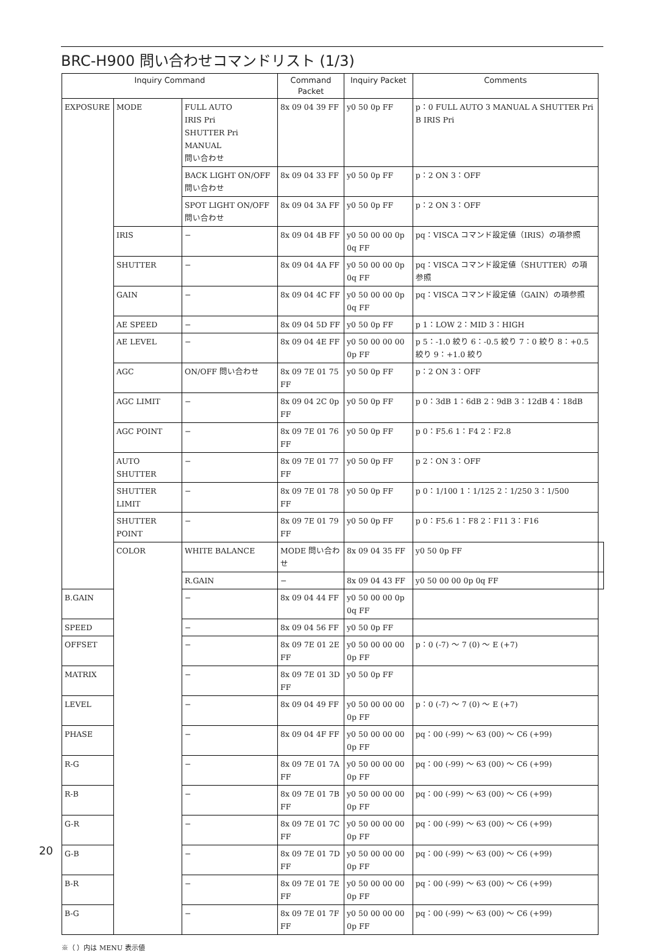BRC-H900 問い合わせコマンドリスト (1/3)
| Inquiry Command | | | Command Packet | Inquiry Packet | Comments | |
| --- | --- | --- | --- | --- | --- | --- |
| EXPOSURE | MODE | FULL AUTO IRIS Pri SHUTTER Pri MANUAL 問い合わせ | 8x 09 04 39 FF | y0 50 0p FF | p：0 FULL AUTO 3 MANUAL A SHUTTER Pri B IRIS Pri | |
| | | BACK LIGHT ON/OFF 問い合わせ | 8x 09 04 33 FF | y0 50 0p FF | p：2 ON 3：OFF | |
| | | SPOT LIGHT ON/OFF 問い合わせ | 8x 09 04 3A FF | y0 50 0p FF | p：2 ON 3：OFF | |
| | IRIS | − | 8x 09 04 4B FF | y0 50 00 00 0p 0q FF | pq：VISCA コマンド設定値（IRIS）の項参照 | |
| | SHUTTER | − | 8x 09 04 4A FF | y0 50 00 00 0p 0q FF | pq：VISCA コマンド設定値（SHUTTER）の項参照 | |
| | GAIN | − | 8x 09 04 4C FF | y0 50 00 00 0p 0q FF | pq：VISCA コマンド設定値（GAIN）の項参照 | |
| | AE SPEED | − | 8x 09 04 5D FF | y0 50 0p FF | p 1：LOW 2：MID 3：HIGH | |
| | AE LEVEL | − | 8x 09 04 4E FF | y0 50 00 00 00 0p FF | p 5：-1.0 絞り 6：-0.5 絞り 7：0 絞り 8：+0.5 絞り 9：+1.0 絞り | |
| | AGC | ON/OFF 問い合わせ | 8x 09 7E 01 75 FF | y0 50 0p FF | p：2 ON 3：OFF | |
| | AGC LIMIT | − | 8x 09 04 2C 0p FF | y0 50 0p FF | p 0：3dB 1：6dB 2：9dB 3：12dB 4：18dB | |
| | AGC POINT | − | 8x 09 7E 01 76 FF | y0 50 0p FF | p 0：F5.6 1：F4 2：F2.8 | |
| | AUTO SHUTTER | − | 8x 09 7E 01 77 FF | y0 50 0p FF | p 2：ON 3：OFF | |
| | SHUTTER LIMIT | − | 8x 09 7E 01 78 FF | y0 50 0p FF | p 0：1/100 1：1/125 2：1/250 3：1/500 | |
| | SHUTTER POINT | − | 8x 09 7E 01 79 FF | y0 50 0p FF | p 0：F5.6 1：F8 2：F11 3：F16 | |
| | COLOR | WHITE BALANCE | MODE 問い合わせ | 8x 09 04 35 FF | y0 50 0p FF | |
| | | R.GAIN | − | 8x 09 04 43 FF | y0 50 00 00 0p 0q FF | |
| B.GAIN | | − | 8x 09 04 44 FF | y0 50 00 00 0p 0q FF | | |
| SPEED | | − | 8x 09 04 56 FF | y0 50 0p FF | | |
| OFFSET | | − | 8x 09 7E 01 2E FF | y0 50 00 00 00 0p FF | p：0 (-7) ～ 7 (0) ～ E (+7) | |
| MATRIX | | − | 8x 09 7E 01 3D FF | y0 50 0p FF | | |
| LEVEL | | − | 8x 09 04 49 FF | y0 50 00 00 00 0p FF | p：0 (-7) ～ 7 (0) ～ E (+7) | |
| PHASE | | − | 8x 09 04 4F FF | y0 50 00 00 00 0p FF | pq：00 (-99) ～ 63 (00) ～ C6 (+99) | |
| R-G | | − | 8x 09 7E 01 7A FF | y0 50 00 00 00 0p FF | pq：00 (-99) ～ 63 (00) ～ C6 (+99) | |
| R-B | | − | 8x 09 7E 01 7B FF | y0 50 00 00 00 0p FF | pq：00 (-99) ～ 63 (00) ～ C6 (+99) | |
| G-R | | − | 8x 09 7E 01 7C FF | y0 50 00 00 00 0p FF | pq：00 (-99) ～ 63 (00) ～ C6 (+99) | |
| G-B | | − | 8x 09 7E 01 7D FF | y0 50 00 00 00 0p FF | pq：00 (-99) ～ 63 (00) ～ C6 (+99) | |
| B-R | | − | 8x 09 7E 01 7E FF | y0 50 00 00 00 0p FF | pq：00 (-99) ～ 63 (00) ～ C6 (+99) | |
| B-G | | − | 8x 09 7E 01 7F FF | y0 50 00 00 00 0p FF | pq：00 (-99) ～ 63 (00) ～ C6 (+99) | |
※（ ）内は MENU 表示値
20